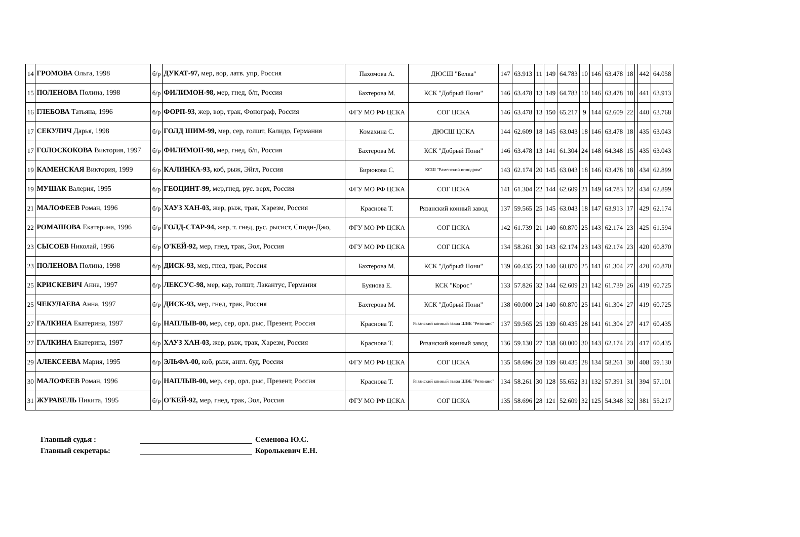| 14 | ГРОМОВА Ольга, 1998 | б/р | ДУКАТ-97, мер, вор, латв. упр, Россия | Пахомова А. | ДЮСШ "Белка" | 147 | 63.913 | 11 | 149 | 64.783 | 10 | 146 | 63.478 | 18 | | 442 | 64.058 |
| 15 | ПОЛЕНОВА Полина, 1998 | б/р | ФИЛИМОН-98, мер, гнед, б/п, Россия | Бахтерова М. | КСК "Добрый Пони" | 146 | 63.478 | 13 | 149 | 64.783 | 10 | 146 | 63.478 | 18 | | 441 | 63.913 |
| 16 | ГЛЕБОВА Татьяна, 1996 | б/р | ФОРП-93 , жер, вор, трак, Фонограф, Россия | ФГУ МО РФ ЦСКА | СОГ ЦСКА | 146 | 63.478 | 13 | 150 | 65.217 | 9 | 144 | 62.609 | 22 | | 440 | 63.768 |
| 17 | СЕКУЛИЧ Дарья, 1998 | б/р | ГОЛД ШИМ-99, мер, сер, голшт, Калидо, Германия | Комахина С. | ДЮСШ ЦСКА | 144 | 62.609 | 18 | 145 | 63.043 | 18 | 146 | 63.478 | 18 | | 435 | 63.043 |
| 17 | ГОЛОСКОКОВА Виктория, 1997 | б/р | ФИЛИМОН-98, мер, гнед, б/п, Россия | Бахтерова М. | КСК "Добрый Пони" | 146 | 63.478 | 13 | 141 | 61.304 | 24 | 148 | 64.348 | 15 | | 435 | 63.043 |
| 19 | КАМЕНСКАЯ Виктория, 1999 | б/р | КАЛИНКА-93, коб, рыж, Эйгл, Россия | Бирюкова С. | КСШ "Раменский ипподром" | 143 | 62.174 | 20 | 145 | 63.043 | 18 | 146 | 63.478 | 18 | | 434 | 62.899 |
| 19 | МУШАК Валерия, 1995 | б/р | ГЕОЦИНТ-99, мер,гнед, рус. верх, Россия | ФГУ МО РФ ЦСКА | СОГ ЦСКА | 141 | 61.304 | 22 | 144 | 62.609 | 21 | 149 | 64.783 | 12 | | 434 | 62.899 |
| 21 | МАЛОФЕЕВ Роман, 1996 | б/р | ХАУЗ ХАН-03, жер, рыж, трак, Харезм, Россия | Краснова Т. | Рязанский конный завод | 137 | 59.565 | 25 | 145 | 63.043 | 18 | 147 | 63.913 | 17 | | 429 | 62.174 |
| 22 | РОМАШОВА Екатерина, 1996 | б/р | ГОЛД-СТАР-94, жер, т. гнед, рус. рысист, Спиди-Джо, | ФГУ МО РФ ЦСКА | СОГ ЦСКА | 142 | 61.739 | 21 | 140 | 60.870 | 25 | 143 | 62.174 | 23 | | 425 | 61.594 |
| 23 | СЫСОЕВ Николай, 1996 | б/р | О'КЕЙ-92, мер, гнед, трак, Эол, Россия | ФГУ МО РФ ЦСКА | СОГ ЦСКА | 134 | 58.261 | 30 | 143 | 62.174 | 23 | 143 | 62.174 | 23 | | 420 | 60.870 |
| 23 | ПОЛЕНОВА Полина, 1998 | б/р | ДИСК-93, мер, гнед, трак, Россия | Бахтерова М. | КСК "Добрый Пони" | 139 | 60.435 | 23 | 140 | 60.870 | 25 | 141 | 61.304 | 27 | | 420 | 60.870 |
| 25 | КРИСКЕВИЧ Анна, 1997 | б/р | ЛЕКСУС-98, мер, кар, голшт, Лакантус, Германия | Буянова Е. | КСК "Корос" | 133 | 57.826 | 32 | 144 | 62.609 | 21 | 142 | 61.739 | 26 | | 419 | 60.725 |
| 25 | ЧЕКУЛАЕВА Анна, 1997 | б/р | ДИСК-93, мер, гнед, трак, Россия | Бахтерова М. | КСК "Добрый Пони" | 138 | 60.000 | 24 | 140 | 60.870 | 25 | 141 | 61.304 | 27 | | 419 | 60.725 |
| 27 | ГАЛКИНА Екатерина, 1997 | б/р | НАПЛЫВ-00, мер, сер, орл. рыс, Презент, Россия | Краснова Т. | Рязанский конный завод ШВЕ "Резонанс" | 137 | 59.565 | 25 | 139 | 60.435 | 28 | 141 | 61.304 | 27 | | 417 | 60.435 |
| 27 | ГАЛКИНА Екатерина, 1997 | б/р | ХАУЗ ХАН-03, жер, рыж, трак, Харезм, Россия | Краснова Т. | Рязанский конный завод | 136 | 59.130 | 27 | 138 | 60.000 | 30 | 143 | 62.174 | 23 | | 417 | 60.435 |
| 29 | АЛЕКСЕЕВА Мария, 1995 | б/р | ЭЛЬФА-00, коб, рыж, англ. буд, Россия | ФГУ МО РФ ЦСКА | СОГ ЦСКА | 135 | 58.696 | 28 | 139 | 60.435 | 28 | 134 | 58.261 | 30 | | 408 | 59.130 |
| 30 | МАЛОФЕЕВ Роман, 1996 | б/р | НАПЛЫВ-00, мер, сер, орл. рыс, Презент, Россия | Краснова Т. | Рязанский конный завод ШВЕ "Резонанс" | 134 | 58.261 | 30 | 128 | 55.652 | 31 | 132 | 57.391 | 31 | | 394 | 57.101 |
| 31 | ЖУРАВЕЛЬ Никита, 1995 | б/р | О'КЕЙ-92, мер, гнед, трак, Эол, Россия | ФГУ МО РФ ЦСКА | СОГ ЦСКА | 135 | 58.696 | 28 | 121 | 52.609 | 32 | 125 | 54.348 | 32 | | 381 | 55.217 |
Главный судья : Семенова Ю.С.
Главный секретарь: Королькевич Е.Н.